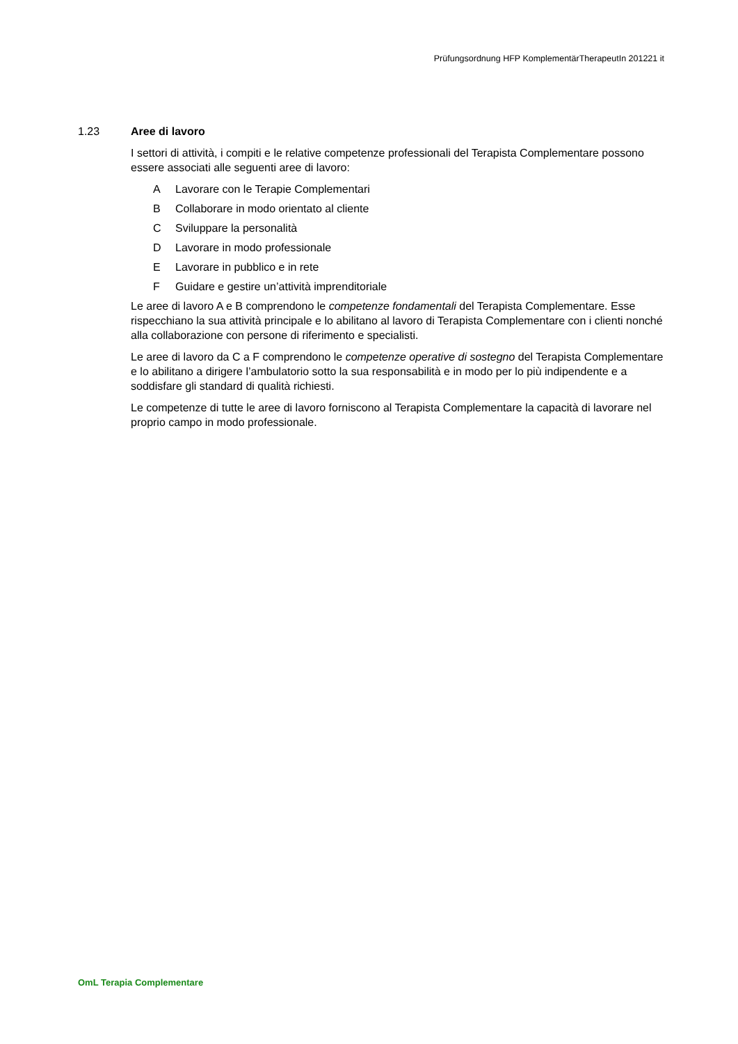Prüfungsordnung HFP KomplementärTherapeutIn 201221 it
1.23 Aree di lavoro
I settori di attività, i compiti e le relative competenze professionali del Terapista Complementare possono essere associati alle seguenti aree di lavoro:
A Lavorare con le Terapie Complementari
B Collaborare in modo orientato al cliente
C Sviluppare la personalità
D Lavorare in modo professionale
E Lavorare in pubblico e in rete
F Guidare e gestire un’attività imprenditoriale
Le aree di lavoro A e B comprendono le competenze fondamentali del Terapista Complementare. Esse rispecchiano la sua attività principale e lo abilitano al lavoro di Terapista Complementare con i clienti nonché alla collaborazione con persone di riferimento e specialisti.
Le aree di lavoro da C a F comprendono le competenze operative di sostegno del Terapista Complementare e lo abilitano a dirigere l’ambulatorio sotto la sua responsabilità e in modo per lo più indipendente e a soddisfare gli standard di qualità richiesti.
Le competenze di tutte le aree di lavoro forniscono al Terapista Complementare la capacità di lavorare nel proprio campo in modo professionale.
OmL Terapia Complementare